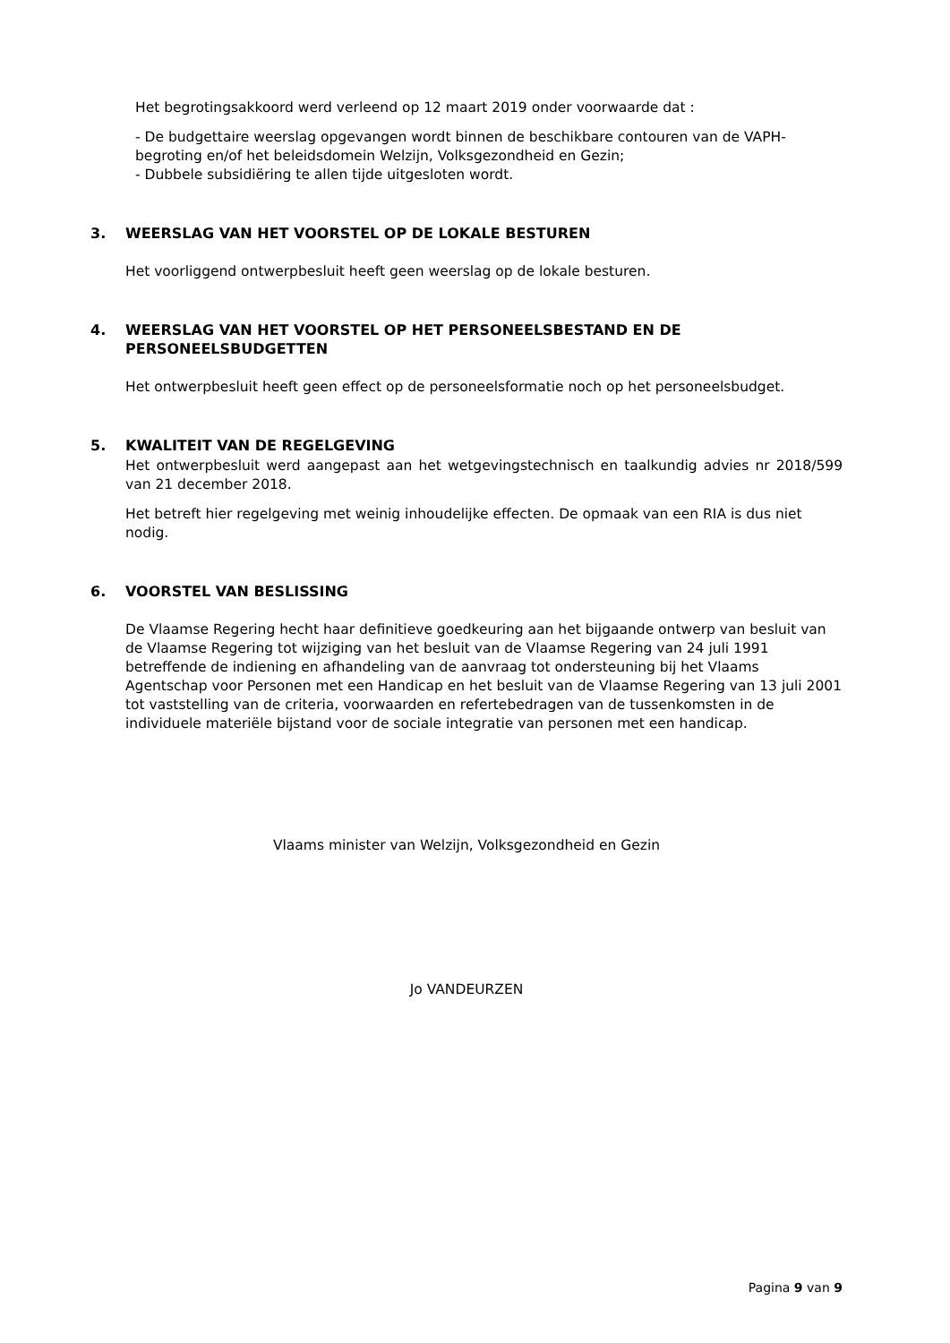Het begrotingsakkoord werd verleend op 12 maart 2019 onder voorwaarde dat :
- De budgettaire weerslag opgevangen wordt binnen de beschikbare contouren van de VAPH-begroting en/of het beleidsdomein Welzijn, Volksgezondheid en Gezin;
- Dubbele subsidiëring te allen tijde uitgesloten wordt.
3. WEERSLAG VAN HET VOORSTEL OP DE LOKALE BESTUREN
Het voorliggend ontwerpbesluit heeft geen weerslag op de lokale besturen.
4. WEERSLAG VAN HET VOORSTEL OP HET PERSONEELSBESTAND EN DE PERSONEELSBUDGETTEN
Het ontwerpbesluit heeft geen effect op de personeelsformatie noch op het personeelsbudget.
5. KWALITEIT VAN DE REGELGEVING
Het ontwerpbesluit werd aangepast aan het wetgevingstechnisch en taalkundig advies nr 2018/599 van 21 december 2018.
Het betreft hier regelgeving met weinig inhoudelijke effecten. De opmaak van een RIA is dus niet nodig.
6. VOORSTEL VAN BESLISSING
De Vlaamse Regering hecht haar definitieve goedkeuring aan het bijgaande ontwerp van besluit van de Vlaamse Regering tot wijziging van het besluit van de Vlaamse Regering van 24 juli 1991 betreffende de indiening en afhandeling van de aanvraag tot ondersteuning bij het Vlaams Agentschap voor Personen met een Handicap en het besluit van de Vlaamse Regering van 13 juli 2001 tot vaststelling van de criteria, voorwaarden en refertebedragen van de tussenkomsten in de individuele materiële bijstand voor de sociale integratie van personen met een handicap.
Vlaams minister van Welzijn, Volksgezondheid en Gezin
Jo VANDEURZEN
Pagina 9 van 9